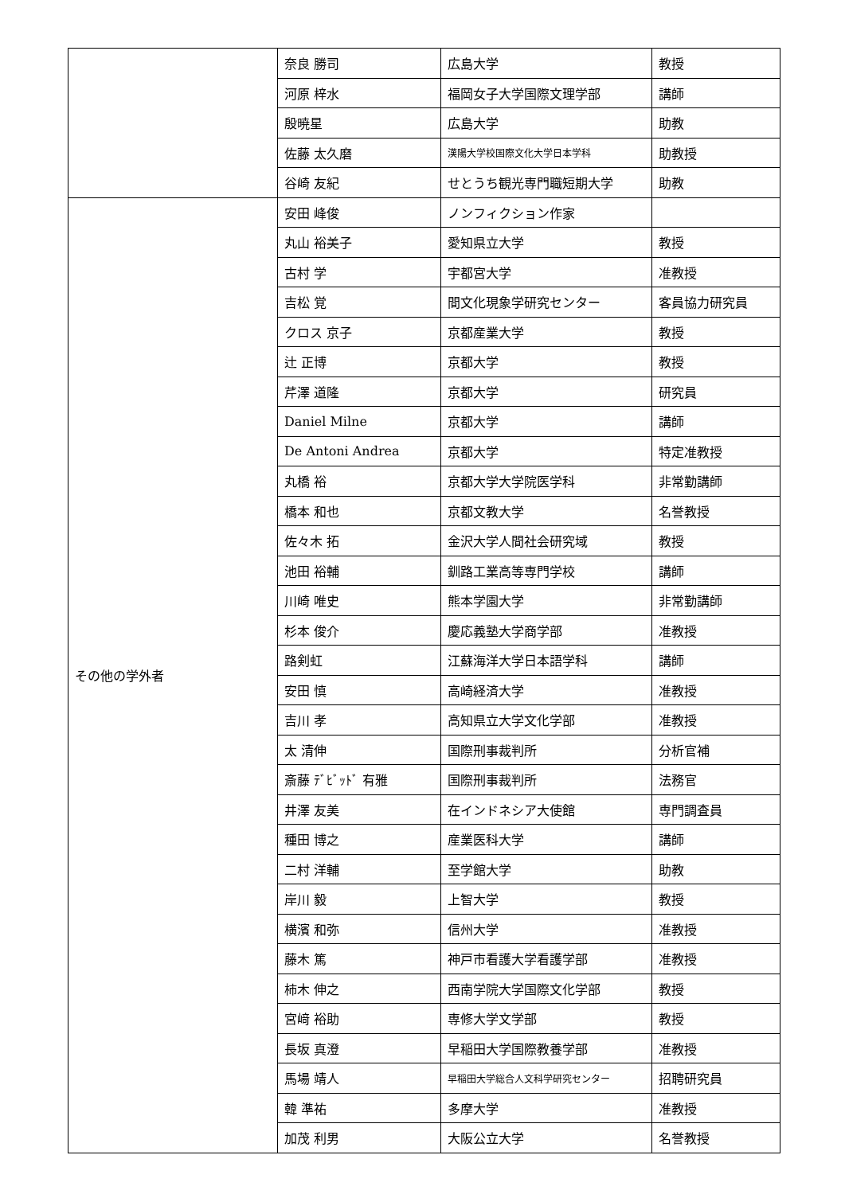| | 奈良 勝司 | 広島大学 | 教授 |
| | 河原 梓水 | 福岡女子大学国際文理学部 | 講師 |
| | 殷暁星 | 広島大学 | 助教 |
| | 佐藤 太久磨 | 漢陽大学校国際文化大学日本学科 | 助教授 |
| | 谷崎 友紀 | せとうち観光専門職短期大学 | 助教 |
| その他の学外者 | 安田 峰俊 | ノンフィクション作家 | |
| | 丸山 裕美子 | 愛知県立大学 | 教授 |
| | 古村 学 | 宇都宮大学 | 准教授 |
| | 吉松 覚 | 間文化現象学研究センター | 客員協力研究員 |
| | クロス 京子 | 京都産業大学 | 教授 |
| | 辻 正博 | 京都大学 | 教授 |
| | 芹澤 道隆 | 京都大学 | 研究員 |
| | Daniel Milne | 京都大学 | 講師 |
| | De Antoni Andrea | 京都大学 | 特定准教授 |
| | 丸橋 裕 | 京都大学大学院医学科 | 非常勤講師 |
| | 橋本 和也 | 京都文教大学 | 名誉教授 |
| | 佐々木 拓 | 金沢大学人間社会研究域 | 教授 |
| | 池田 裕輔 | 釧路工業高等専門学校 | 講師 |
| | 川崎 唯史 | 熊本学園大学 | 非常勤講師 |
| | 杉本 俊介 | 慶応義塾大学商学部 | 准教授 |
| | 路剣虹 | 江蘇海洋大学日本語学科 | 講師 |
| | 安田 慎 | 高崎経済大学 | 准教授 |
| | 吉川 孝 | 高知県立大学文化学部 | 准教授 |
| | 太 清伸 | 国際刑事裁判所 | 分析官補 |
| | 斎藤 ﾃﾞﾋﾞｯﾄﾞ 有雅 | 国際刑事裁判所 | 法務官 |
| | 井澤 友美 | 在インドネシア大使館 | 専門調査員 |
| | 種田 博之 | 産業医科大学 | 講師 |
| | 二村 洋輔 | 至学館大学 | 助教 |
| | 岸川 毅 | 上智大学 | 教授 |
| | 横濱 和弥 | 信州大学 | 准教授 |
| | 藤木 篤 | 神戸市看護大学看護学部 | 准教授 |
| | 柿木 伸之 | 西南学院大学国際文化学部 | 教授 |
| | 宮﨑 裕助 | 専修大学文学部 | 教授 |
| | 長坂 真澄 | 早稲田大学国際教養学部 | 准教授 |
| | 馬場 靖人 | 早稲田大学総合人文科学研究センター | 招聘研究員 |
| | 韓 準祐 | 多摩大学 | 准教授 |
| | 加茂 利男 | 大阪公立大学 | 名誉教授 |